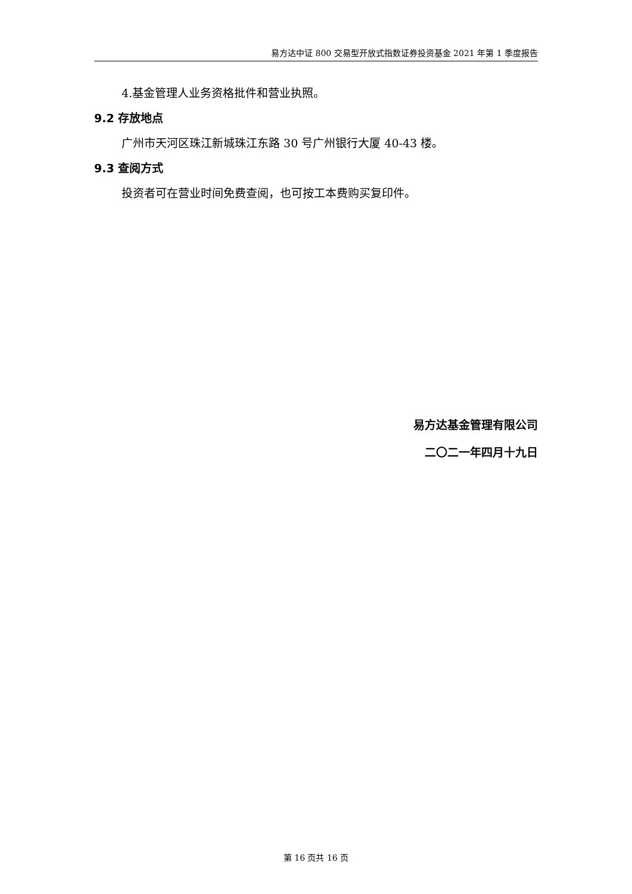易方达中证 800 交易型开放式指数证券投资基金 2021 年第 1 季度报告
4.基金管理人业务资格批件和营业执照。
9.2 存放地点
广州市天河区珠江新城珠江东路 30 号广州银行大厦 40-43 楼。
9.3 查阅方式
投资者可在营业时间免费查阅，也可按工本费购买复印件。
易方达基金管理有限公司
二〇二一年四月十九日
第 16 页共 16 页